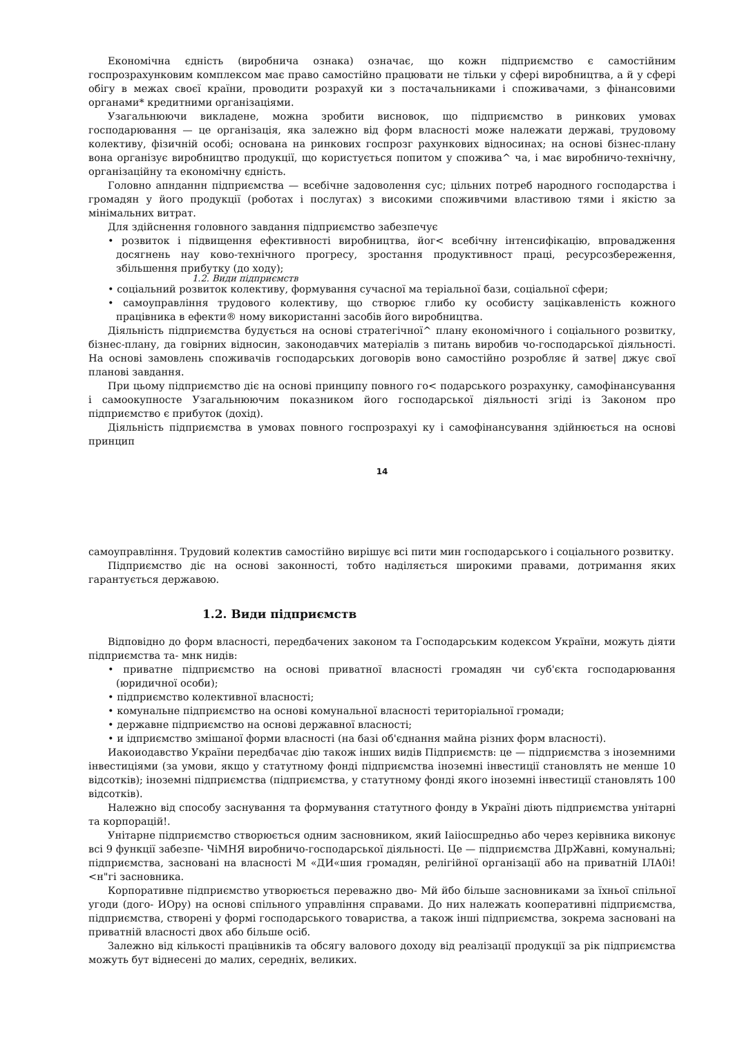Економічна єдність (виробнича ознака) означає, що кожн підприємство є самостійним госпрозрахунковим комплексом має право самостійно працювати не тільки у сфері виробництва, а й у сфері обігу в межах своєї країни, проводити розрахуй ки з постачальниками і споживачами, з фінансовими органами* кредитними організаціями.
Узагальнюючи викладене, можна зробити висновок, що підприємство в ринкових умовах господарювання — це організація, яка залежно від форм власності може належати державі, трудовому колективу, фізичній особі; основана на ринкових госпрозг рахункових відносинах; на основі бізнес-плану вона організує виробництво продукції, що користується попитом у спожива^ ча, і має виробничо-технічну, організаційну та економічну єдність.
Головно апнданнн підприємства — всебічне задоволення сус; цільних потреб народного господарства і громадян у його продукції (роботах і послугах) з високими споживчими властивою тями і якістю за мінімальних витрат.
Для здійснення головного завдання підприємство забезпечує
• розвиток і підвищення ефективності виробництва, йог< всебічну інтенсифікацію, впровадження досягнень нау ково-технічного прогресу, зростання продуктивност праці, ресурсозбереження, збільшення прибутку (до ходу);
1.2. Види підприємств
• соціальний розвиток колективу, формування сучасної ма теріальної бази, соціальної сфери;
• самоуправління трудового колективу, що створює глибо ку особисту зацікавленість кожного працівника в ефекти® ному використанні засобів його виробництва.
Діяльність підприємства будується на основі стратегічної^ плану економічного і соціального розвитку, бізнес-плану, да говірних відносин, законодавчих матеріалів з питань виробив чо-господарської діяльності. На основі замовлень споживачів господарських договорів воно самостійно розробляє й затве| джує свої планові завдання.
При цьому підприємство діє на основі принципу повного го< подарського розрахунку, самофінансування і самоокупносте Узагальнюючим показником його господарської діяльності згіді із Законом про підприємство є прибуток (дохід).
Діяльність підприємства в умовах повного госпрозрахуі ку і самофінансування здійнюється на основі принцип
14
самоуправління. Трудовий колектив самостійно вирішує всі пити мин господарського і соціального розвитку.
Підприємство діє на основі законності, тобто наділяється широкими правами, дотримання яких гарантується державою.
1.2. Види підприємств
Відповідно до форм власності, передбачених законом та Господарським кодексом України, можуть діяти підприємства та- мнк нидів:
• приватне підприємство на основі приватної власності громадян чи суб'єкта господарювання (юридичної особи);
• підприємство колективної власності;
• комунальне підприємство на основі комунальної власності територіальної громади;
• державне підприємство на основі державної власності;
• и ідприємство змішаної форми власності (на базі об'єднання майна різних форм власності).
Иакоиодавство України передбачає дію також інших видів Підприємств: це — підприємства з іноземними інвестиціями (за умови, якщо у статутному фонді підприємства іноземні інвестиції становлять не менше 10 відсотків); іноземні підприємства (підприємства, у статутному фонді якого іноземні інвестиції становлять 100 відсотків).
Належно від способу заснування та формування статутного фонду в Україні діють підприємства унітарні та корпорацій!.
Унітарне підприємство створюється одним засновником, який Іаііосшредньо або через керівника виконує всі 9 функції забезпе- ЧіМНЯ виробничо-господарської діяльності. Це — підприємства ДІрЖавні, комунальні; підприємства, засновані на власності М «ДИ«шия громадян, релігійної організації або на приватній ІЛА0і!<н"гі засновника.
Корпоративне підприємство утворюється переважно дво- Мй йбо більше засновниками за їхньої спільної угоди (дого- ИОру) на основі спільного управління справами. До них належать кооперативні підприємства, підприємства, створені у формі господарського товариства, а також інші підприємства, зокрема засновані на приватній власності двох або більше осіб.
Залежно від кількості працівників та обсягу валового доходу від реалізації продукції за рік підприємства можуть бут віднесені до малих, середніх, великих.